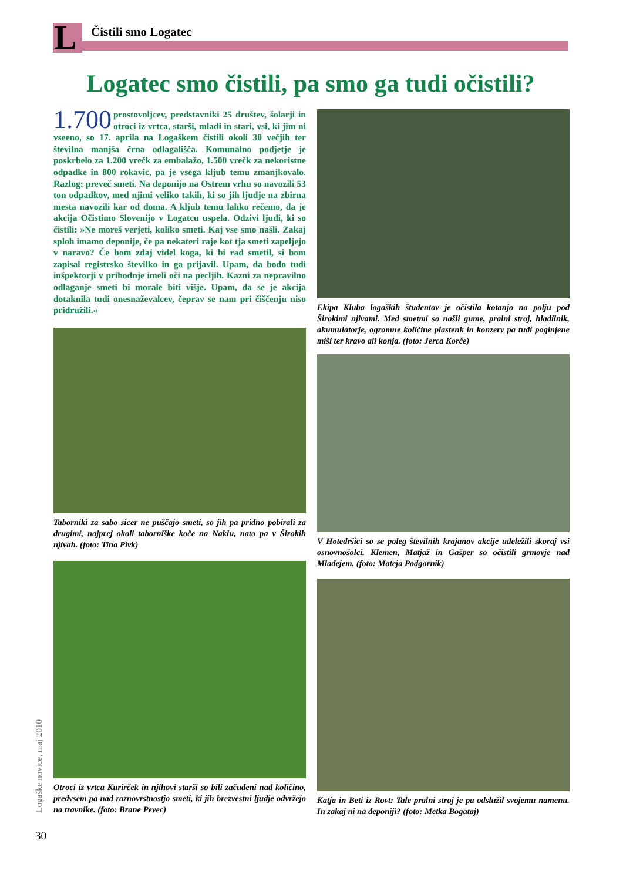L Čistili smo Logatec
Logatec smo čistili, pa smo ga tudi očistili?
1.700 prostovoljcev, predstavniki 25 društev, šolarji in otroci iz vrtca, starši, mladi in stari, vsi, ki jim ni vseeno, so 17. aprila na Logaškem čistili okoli 30 večjih ter številna manjša črna odlagališča. Komunalno podjetje je poskrbelo za 1.200 vrečk za embalažo, 1.500 vrečk za nekoristne odpadke in 800 rokavic, pa je vsega kljub temu zmanjkovalo. Razlog: preveč smeti. Na deponijo na Ostrem vrhu so navozili 53 ton odpadkov, med njimi veliko takih, ki so jih ljudje na zbirna mesta navozili kar od doma. A kljub temu lahko rečemo, da je akcija Očistimo Slovenijo v Logatcu uspela. Odzivi ljudi, ki so čistili: »Ne moreš verjeti, koliko smeti. Kaj vse smo našli. Zakaj sploh imamo deponije, če pa nekateri raje kot tja smeti zapeljejo v naravo? Če bom zdaj videl koga, ki bi rad smetil, si bom zapisal registrsko številko in ga prijavil. Upam, da bodo tudi inšpektorji v prihodnje imeli oči na pecljih. Kazni za nepravilno odlaganje smeti bi morale biti višje. Upam, da se je akcija dotaknila tudi onesnaževalcev, čeprav se nam pri čiščenju niso pridružili.«
Taborniki za sabo sicer ne puščajo smeti, so jih pa pridno pobirali za drugimi, najprej okoli taborniške koče na Naklu, nato pa v Širokih njivah. (foto: Tina Pivk)
Otroci iz vrtca Kurirček in njihovi starši so bili začudeni nad količino, predvsem pa nad raznovrstnostjo smeti, ki jih brezvestni ljudje odvržejo na travnike. (foto: Brane Pevec)
Ekipa Kluba logaških študentov je očistila kotanjo na polju pod Širokimi njivami. Med smetmi so našli gume, pralni stroj, hladilnik, akumulatorje, ogromne količine plastenk in konzerv pa tudi poginjene miši ter kravo ali konja. (foto: Jerca Korče)
V Hotedršici so se poleg številnih krajanov akcije udeležili skoraj vsi osnovnošolci. Klemen, Matjaž in Gašper so očistili grmovje nad Mladejem. (foto: Mateja Podgornik)
Katja in Beti iz Rovt: Tale pralni stroj je pa odslužil svojemu namenu. In zakaj ni na deponiji? (foto: Metka Bogataj)
Logaške novice, maj 2010
30